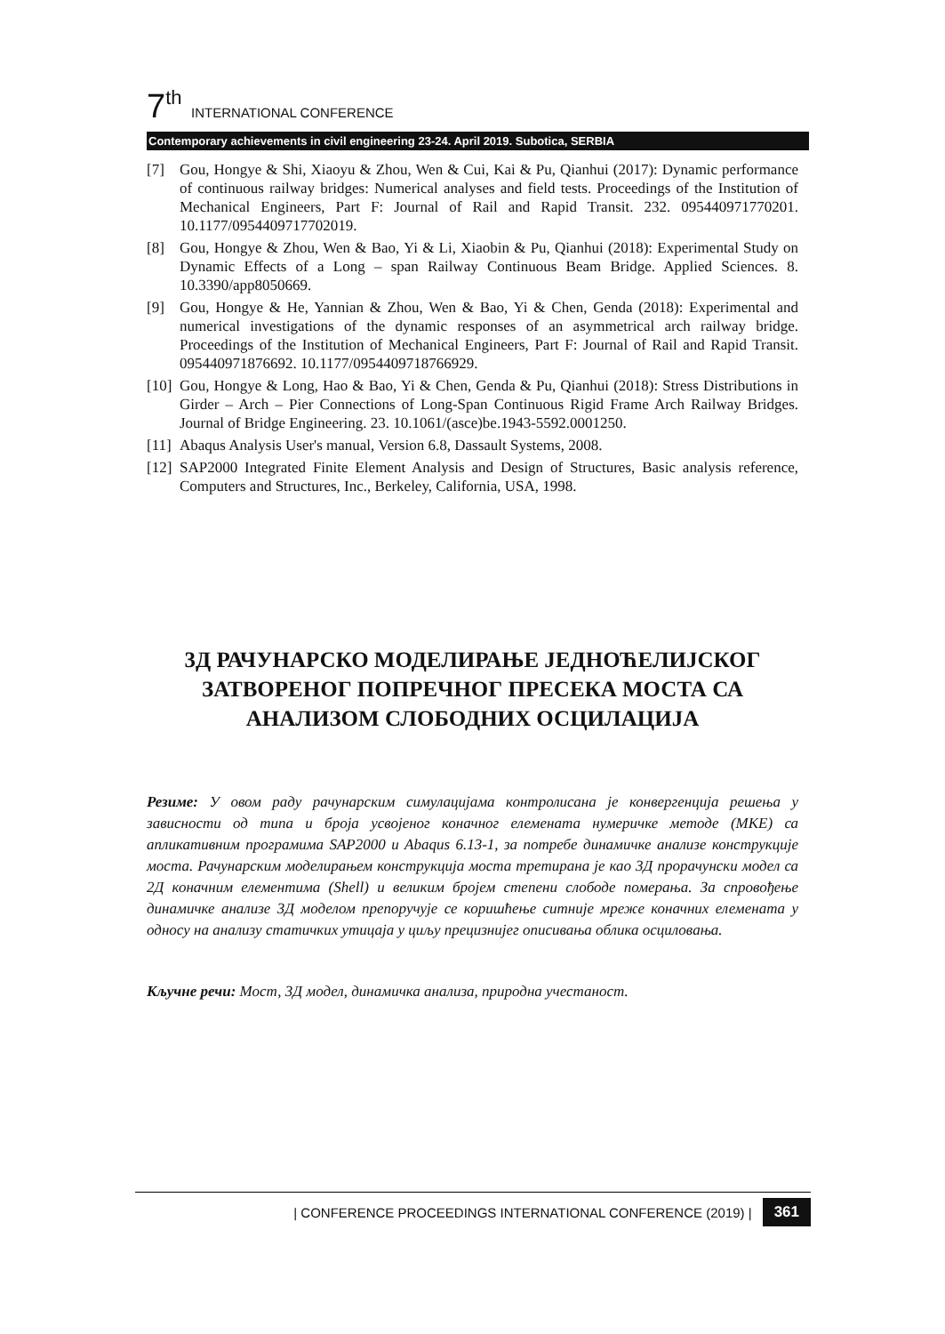7<sup>th</sup> INTERNATIONAL CONFERENCE
Contemporary achievements in civil engineering 23-24. April 2019. Subotica, SERBIA
[7] Gou, Hongye & Shi, Xiaoyu & Zhou, Wen & Cui, Kai & Pu, Qianhui (2017): Dynamic performance of continuous railway bridges: Numerical analyses and field tests. Proceedings of the Institution of Mechanical Engineers, Part F: Journal of Rail and Rapid Transit. 232. 095440971770201. 10.1177/0954409717702019.
[8] Gou, Hongye & Zhou, Wen & Bao, Yi & Li, Xiaobin & Pu, Qianhui (2018): Experimental Study on Dynamic Effects of a Long – span Railway Continuous Beam Bridge. Applied Sciences. 8. 10.3390/app8050669.
[9] Gou, Hongye & He, Yannian & Zhou, Wen & Bao, Yi & Chen, Genda (2018): Experimental and numerical investigations of the dynamic responses of an asymmetrical arch railway bridge. Proceedings of the Institution of Mechanical Engineers, Part F: Journal of Rail and Rapid Transit. 095440971876692. 10.1177/0954409718766929.
[10] Gou, Hongye & Long, Hao & Bao, Yi & Chen, Genda & Pu, Qianhui (2018): Stress Distributions in Girder – Arch – Pier Connections of Long-Span Continuous Rigid Frame Arch Railway Bridges. Journal of Bridge Engineering. 23. 10.1061/(asce)be.1943-5592.0001250.
[11] Abaqus Analysis User's manual, Version 6.8, Dassault Systems, 2008.
[12] SAP2000 Integrated Finite Element Analysis and Design of Structures, Basic analysis reference, Computers and Structures, Inc., Berkeley, California, USA, 1998.
3Д РАЧУНАРСКО МОДЕЛИРАЊЕ ЈЕДНОЋЕЛИЈСКОГ ЗАТВОРЕНОГ ПОПРЕЧНОГ ПРЕСЕКА МОСТА СА АНАЛИЗОМ СЛОБОДНИХ ОСЦИЛАЦИЈА
Резиме: У овом раду рачунарским симулацијама контролисана је конвергенција решења у зависности од типа и броја усвојеног коначног елемената нумеричке методе (МКЕ) са апликативним програмима SAP2000 и Abaqus 6.13-1, за потребе динамичке анализе конструкције моста. Рачунарским моделирањем конструкција моста третирана је као 3Д прорачунски модел са 2Д коначним елементима (Shell) и великим бројем степени слободе померања. За спровођење динамичке анализе 3Д моделом препоручује се коришћење ситније мреже коначних елемената у односу на анализу статичких утицаја у циљу прецизнијег описивања облика осциловања.
Кључне речи: Мост, 3Д модел, динамичка анализа, природна учестаност.
| CONFERENCE PROCEEDINGS INTERNATIONAL CONFERENCE (2019) | 361